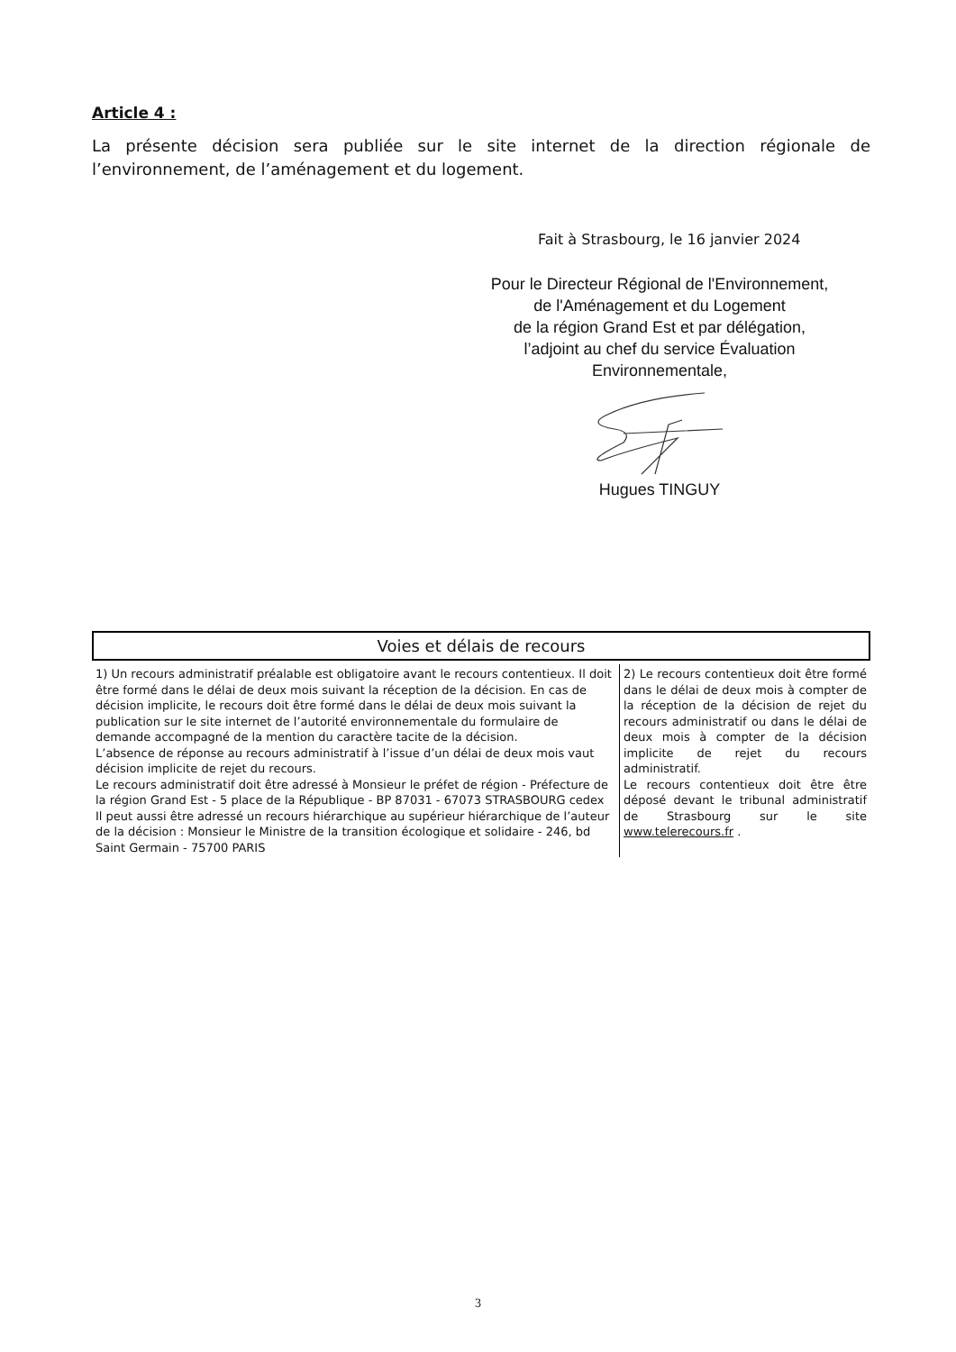Article 4 :
La présente décision sera publiée sur le site internet de la direction régionale de l’environnement, de l’aménagement et du logement.
Fait à Strasbourg, le 16 janvier 2024
Pour le Directeur Régional de l'Environnement,
de l'Aménagement et du Logement
de la région Grand Est et par délégation,
l’adjoint au chef du service Évaluation
Environnementale, Hugues TINGUY
Voies et délais de recours
| 1) Un recours administratif préalable est obligatoire avant le recours contentieux. Il doit être formé dans le délai de deux mois suivant la réception de la décision. En cas de décision implicite, le recours doit être formé dans le délai de deux mois suivant la publication sur le site internet de l’autorité environnementale du formulaire de demande accompagné de la mention du caractère tacite de la décision. L’absence de réponse au recours administratif à l’issue d’un délai de deux mois vaut décision implicite de rejet du recours. Le recours administratif doit être adressé à Monsieur le préfet de région - Préfecture de la région Grand Est - 5 place de la République - BP 87031 - 67073 STRASBOURG cedex Il peut aussi être adressé un recours hiérarchique au supérieur hiérarchique de l’auteur de la décision : Monsieur le Ministre de la transition écologique et solidaire - 246, bd Saint Germain - 75700 PARIS | 2) Le recours contentieux doit être formé dans le délai de deux mois à compter de la réception de la décision de rejet du recours administratif ou dans le délai de deux mois à compter de la décision implicite de rejet du recours administratif. Le recours contentieux doit être être déposé devant le tribunal administratif de Strasbourg sur le site www.telerecours.fr . |
3